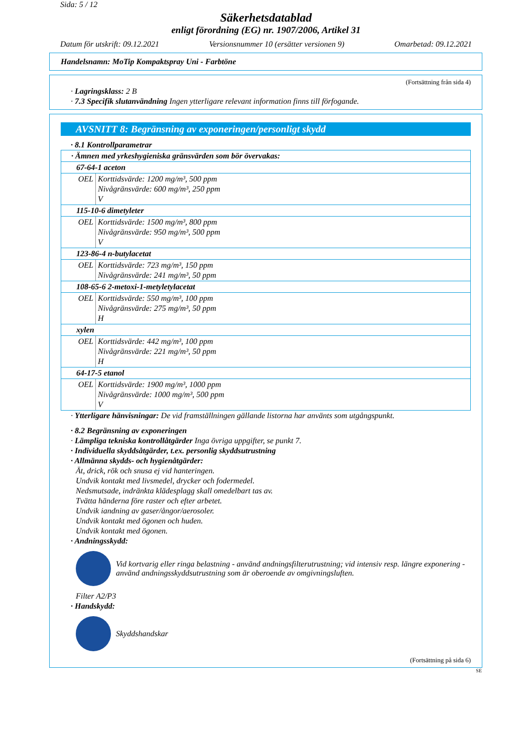Sida: 5 / 12
Säkerhetsdatablad
enligt förordning (EG) nr. 1907/2006, Artikel 31
Datum för utskrift: 09.12.2021 Versionsnummer 10 (ersätter versionen 9) Omarbetad: 09.12.2021
Handelsnamn: MoTip Kompaktspray Uni - Farbtöne
(Fortsättning från sida 4)
· Lagringsklass: 2 B
· 7.3 Specifik slutanvändning Ingen ytterligare relevant information finns till förfogande.
AVSNITT 8: Begränsning av exponeringen/personligt skydd
· 8.1 Kontrollparametrar
| · Ämnen med yrkeshygieniska gränsvärden som bör övervakas: | |
| 67-64-1 aceton | |
| OEL | Korttidsvärde: 1200 mg/m³, 500 ppm Nivågränsvärde: 600 mg/m³, 250 ppm V |
| 115-10-6 dimetyleter | |
| OEL | Korttidsvärde: 1500 mg/m³, 800 ppm Nivågränsvärde: 950 mg/m³, 500 ppm V |
| 123-86-4 n-butylacetat | |
| OEL | Korttidsvärde: 723 mg/m³, 150 ppm Nivågränsvärde: 241 mg/m³, 50 ppm |
| 108-65-6 2-metoxi-1-metyletylacetat | |
| OEL | Korttidsvärde: 550 mg/m³, 100 ppm Nivågränsvärde: 275 mg/m³, 50 ppm H |
| xylen | |
| OEL | Korttidsvärde: 442 mg/m³, 100 ppm Nivågränsvärde: 221 mg/m³, 50 ppm H |
| 64-17-5 etanol | |
| OEL | Korttidsvärde: 1900 mg/m³, 1000 ppm Nivågränsvärde: 1000 mg/m³, 500 ppm V |
· Ytterligare hänvisningar: De vid framställningen gällande listorna har använts som utgångspunkt.
· 8.2 Begränsning av exponeringen
· Lämpliga tekniska kontrollåtgärder Inga övriga uppgifter, se punkt 7.
· Individuella skyddsåtgärder, t.ex. personlig skyddsutrustning
· Allmänna skydds- och hygienåtgärder:
Ät, drick, rök och snusa ej vid hanteringen.
Undvik kontakt med livsmedel, drycker och fodermedel.
Nedsmutsade, indränkta klädesplagg skall omedelbart tas av.
Tvätta händerna före raster och efter arbetet.
Undvik iandning av gaser/ångor/aerosoler.
Undvik kontakt med ögonen och huden.
Undvik kontakt med ögonen.
· Andningsskydd:
Vid kortvarig eller ringa belastning - använd andningsfilterutrustning; vid intensiv resp. längre exponering - använd andningsskyddsutrustning som är oberoende av omgivningsluften.
Filter A2/P3
· Handskydd:
Skyddshandskar
(Fortsättning på sida 6)
SE